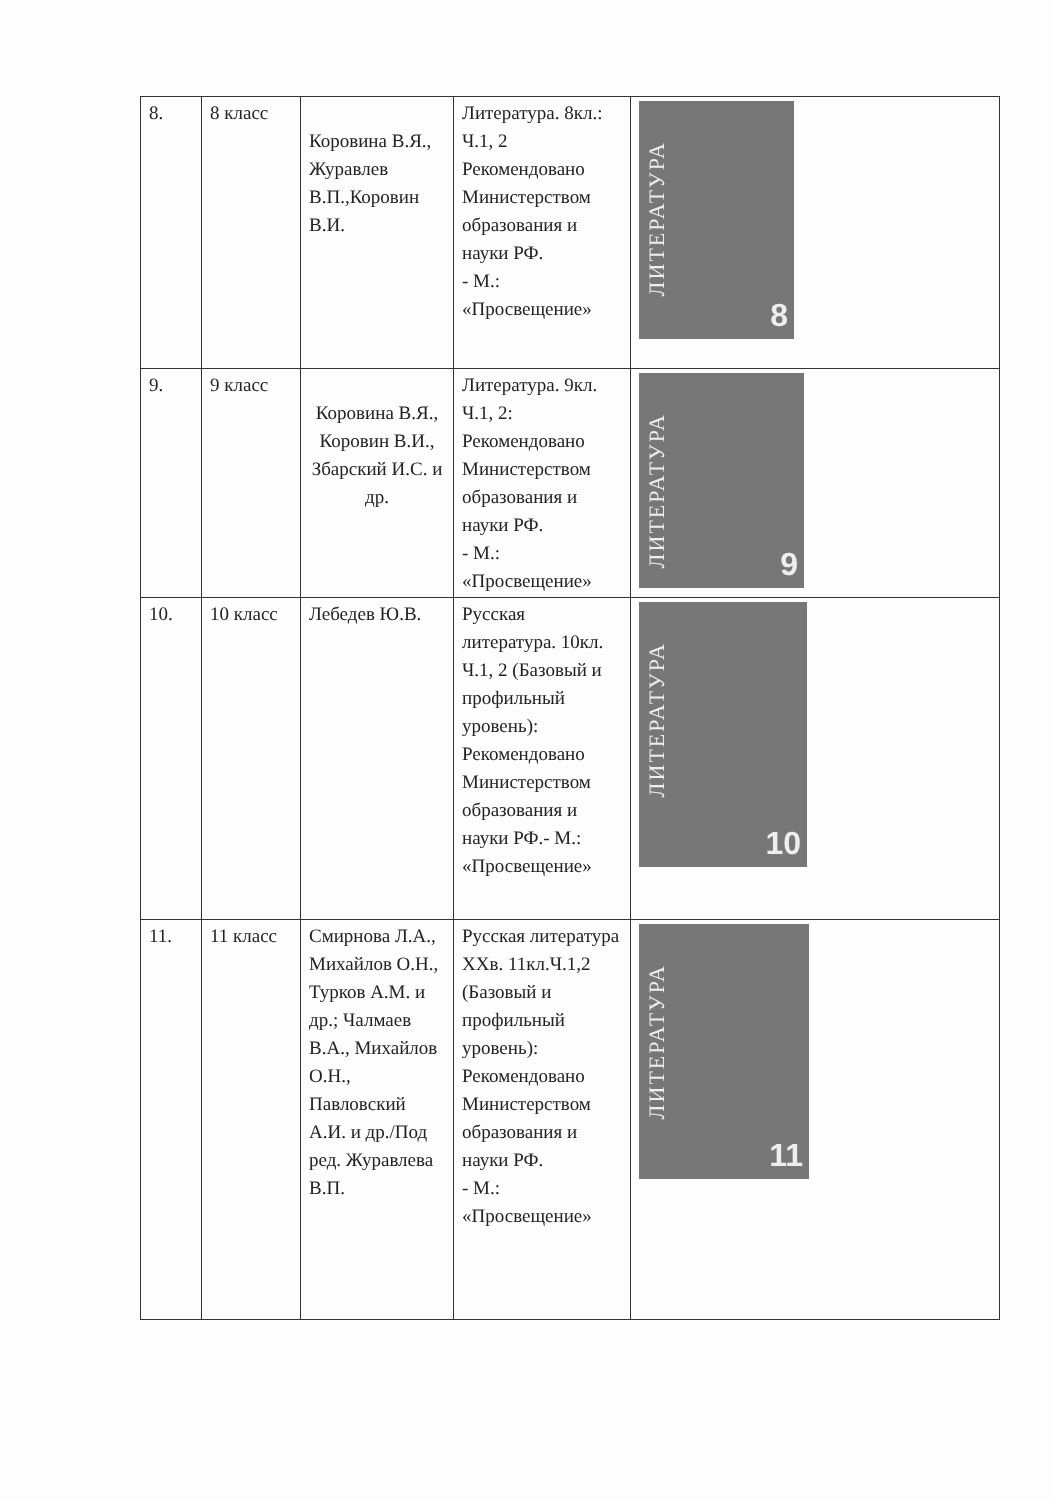| 8. | 8 класс | Коровина В.Я., Журавлев В.П.,Коровин В.И. | Литература. 8кл.: Ч.1, 2 Рекомендовано Министерством образования и науки РФ. - М.: «Просвещение» | ЛИТЕРАТУРА 8 |
| 9. | 9 класс | Коровина В.Я., Коровин В.И., Збарский И.С. и др. | Литература. 9кл. Ч.1, 2: Рекомендовано Министерством образования и науки РФ. - М.: «Просвещение» | ЛИТЕРАТУРА 9 |
| 10. | 10 класс | Лебедев Ю.В. | Русская литература. 10кл. Ч.1, 2 (Базовый и профильный уровень): Рекомендовано Министерством образования и науки РФ.- М.: «Просвещение» | ЛИТЕРАТУРА 10 |
| 11. | 11 класс | Смирнова Л.А., Михайлов О.Н., Турков А.М. и др.; Чалмаев В.А., Михайлов О.Н., Павловский А.И. и др./Под ред. Журавлева В.П. | Русская литература XXв. 11кл.Ч.1,2 (Базовый и профильный уровень): Рекомендовано Министерством образования и науки РФ. - М.: «Просвещение» | ЛИТЕРАТУРА 11 |